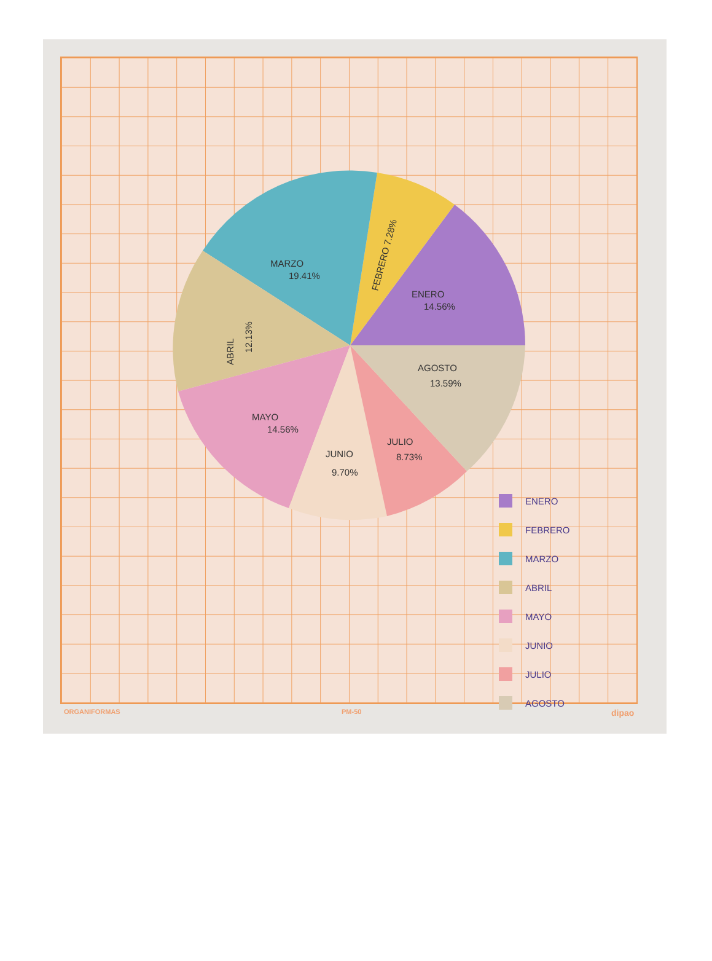ENERO
14.56%
FEBRERO 7.28%
MARZO
19.41%
ABRIL
12.13%
MAYO
14.56%
JUNIO
9.70%
JULIO
8.73%
AGOSTO
13.59%
ENERO
FEBRERO
MARZO
ABRIL
MAYO
JUNIO
JULIO
AGOSTO
ORGANIFORMAS PM-50 dipao